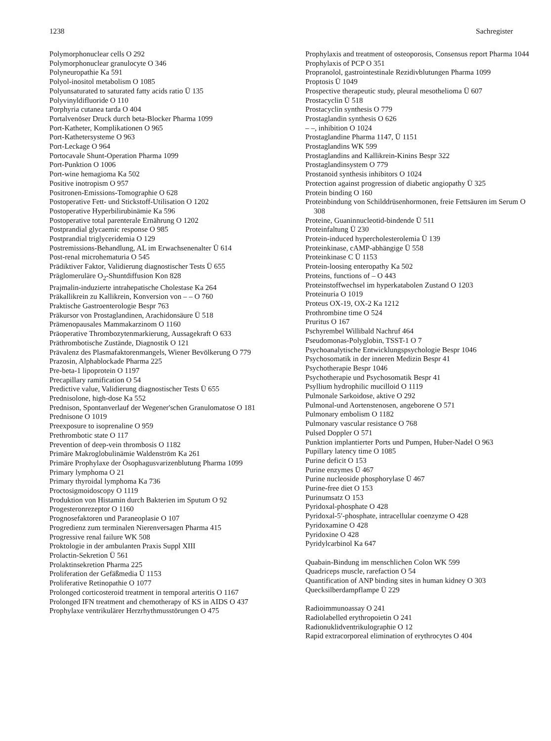1238 Sachregister
Polymorphonuclear cells O 292
Polymorphonuclear granulocyte O 346
Polyneuropathie Ka 591
Polyol-inositol metabolism O 1085
Polyunsaturated to saturated fatty acids ratio Ü 135
Polyvinyldifluoride O 110
Porphyria cutanea tarda O 404
Portalvenöser Druck durch beta-Blocker Pharma 1099
Port-Katheter, Komplikationen O 965
Port-Kathetersysteme O 963
Port-Leckage O 964
Portocavale Shunt-Operation Pharma 1099
Port-Punktion O 1006
Port-wine hemagioma Ka 502
Positive inotropism O 957
Positronen-Emissions-Tomographie O 628
Postoperative Fett- und Stickstoff-Utilisation O 1202
Postoperative Hyperbilirubinämie Ka 596
Postoperative total parenterale Ernährung O 1202
Postprandial glycaemic response O 985
Postprandial triglyceridemia O 129
Postremissions-Behandlung, AL im Erwachsenenalter Ü 614
Post-renal microhematuria O 545
Prädiktiver Faktor, Validierung diagnostischer Tests Ü 655
Präglomeruläre O<sub>2</sub>-Shuntdiffusion Kon 828
Prajmalin-induzierte intrahepatische Cholestase Ka 264
Präkallikrein zu Kallikrein, Konversion von – – O 760
Praktische Gastroenterologie Bespr 763
Präkursor von Prostaglandinen, Arachidonsäure Ü 518
Prämenopausales Mammakarzinom O 1160
Präoperative Thrombozytenmarkierung, Aussagekraft O 633
Präthrombotische Zustände, Diagnostik O 121
Prävalenz des Plasmafaktorenmangels, Wiener Bevölkerung O 779
Prazosin, Alphablockade Pharma 225
Pre-beta-1 lipoprotein O 1197
Precapillary ramification O 54
Predictive value, Validierung diagnostischer Tests Ü 655
Prednisolone, high-dose Ka 552
Prednison, Spontanverlauf der Wegener'schen Granulomatose O 181
Prednisone O 1019
Preexposure to isoprenaline O 959
Prethrombotic state O 117
Prevention of deep-vein thrombosis O 1182
Primäre Makroglobulinämie Waldenström Ka 261
Primäre Prophylaxe der Ösophagusvarizenblutung Pharma 1099
Primary lymphoma O 21
Primary thyroidal lymphoma Ka 736
Proctosigmoidoscopy O 1119
Produktion von Histamin durch Bakterien im Sputum O 92
Progesteronrezeptor O 1160
Prognosefaktoren und Paraneoplasie O 107
Progredienz zum terminalen Nierenversagen Pharma 415
Progressive renal failure WK 508
Proktologie in der ambulanten Praxis Suppl XIII
Prolactin-Sekretion Ü 561
Prolaktinsekretion Pharma 225
Proliferation der Gefäßmedia Ü 1153
Proliferative Retinopathie O 1077
Prolonged corticosteroid treatment in temporal arteritis O 1167
Prolonged IFN treatment and chemotherapy of KS in AIDS O 437
Prophylaxe ventrikulärer Herzrhythmusstörungen O 475
Prophylaxis and treatment of osteoporosis, Consensus report Pharma 1044
Prophylaxis of PCP O 351
Propranolol, gastrointestinale Rezidivblutungen Pharma 1099
Proptosis Ü 1049
Prospective therapeutic study, pleural mesothelioma Ü 607
Prostacyclin Ü 518
Prostacyclin synthesis O 779
Prostaglandin synthesis O 626
– –, inhibition O 1024
Prostaglandine Pharma 1147, Ü 1151
Prostaglandins WK 599
Prostaglandins and Kallikrein-Kinins Bespr 322
Prostaglandinsystem O 779
Prostanoid synthesis inhibitors O 1024
Protection against progression of diabetic angiopathy Ü 325
Protein binding O 160
Proteinbindung von Schilddrüsenhormonen, freie Fettsäuren im Serum O 308
Proteine, Guaninnucleotid-bindende Ü 511
Proteinfaltung Ü 230
Protein-induced hypercholesterolemia Ü 139
Proteinkinase, cAMP-abhängige Ü 558
Proteinkinase C Ü 1153
Protein-loosing enteropathy Ka 502
Proteins, functions of – O 443
Proteinstoffwechsel im hyperkatabolen Zustand O 1203
Proteinuria O 1019
Proteus OX-19, OX-2 Ka 1212
Prothrombine time O 524
Pruritus O 167
Pschyrembel Willibald Nachruf 464
Pseudomonas-Polyglobin, TSST-1 O 7
Psychoanalytische Entwicklungspsychologie Bespr 1046
Psychosomatik in der inneren Medizin Bespr 41
Psychotherapie Bespr 1046
Psychotherapie und Psychosomatik Bespr 41
Psyllium hydrophilic mucilloid O 1119
Pulmonale Sarkoidose, aktive O 292
Pulmonal-und Aortenstenosen, angeborene O 571
Pulmonary embolism O 1182
Pulmonary vascular resistance O 768
Pulsed Doppler O 571
Punktion implantierter Ports und Pumpen, Huber-Nadel O 963
Pupillary latency time O 1085
Purine deficit O 153
Purine enzymes Ü 467
Purine nucleoside phosphorylase Ü 467
Purine-free diet O 153
Purinumsatz O 153
Pyridoxal-phosphate O 428
Pyridoxal-5′-phosphate, intracellular coenzyme O 428
Pyridoxamine O 428
Pyridoxine O 428
Pyridylcarbinol Ka 647
Quabain-Bindung im menschlichen Colon WK 599
Quadriceps muscle, rarefaction O 54
Quantification of ANP binding sites in human kidney O 303
Quecksilberdampflampe Ü 229
Radioimmunoassay O 241
Radiolabelled erythropoietin O 241
Radionuklidventrikulographie O 12
Rapid extracorporeal elimination of erythrocytes O 404